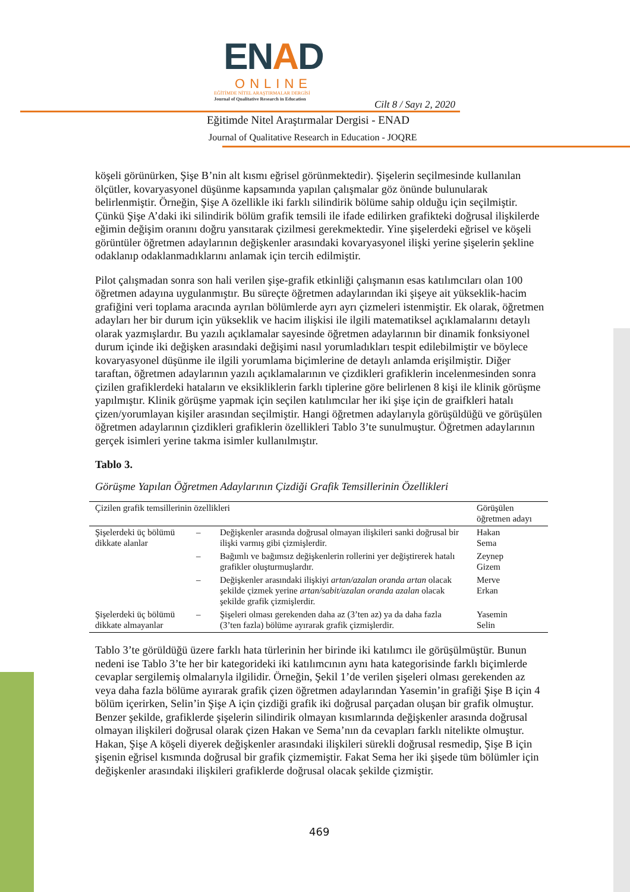ENAD
ONLINE
EĞİTİMDE NİTEL ARAŞTIRMALAR DERGİSİ
Journal of Qualitative Research in Education
Cilt 8 / Sayı 2, 2020
Eğitimde Nitel Araştırmalar Dergisi - ENAD
Journal of Qualitative Research in Education - JOQRE
köşeli görünürken, Şişe B’nin alt kısmı eğrisel görünmektedir). Şişelerin seçilmesinde kullanılan ölçütler, kovaryasyonel düşünme kapsamında yapılan çalışmalar göz önünde bulunularak belirlenmiştir. Örneğin, Şişe A özellikle iki farklı silindirik bölüme sahip olduğu için seçilmiştir. Çünkü Şişe A’daki iki silindirik bölüm grafik temsili ile ifade edilirken grafikteki doğrusal ilişkilerde eğimin değişim oranını doğru yansıtarak çizilmesi gerekmektedir. Yine şişelerdeki eğrisel ve köşeli görüntüler öğretmen adaylarının değişkenler arasındaki kovaryasyonel ilişki yerine şişelerin şekline odaklanıp odaklanmadıklarını anlamak için tercih edilmiştir.
Pilot çalışmadan sonra son hali verilen şişe-grafik etkinliği çalışmanın esas katılımcıları olan 100 öğretmen adayına uygulanmıştır. Bu süreçte öğretmen adaylarından iki şişeye ait yükseklik-hacim grafiğini veri toplama aracında ayrılan bölümlerde ayrı ayrı çizmeleri istenmiştir. Ek olarak, öğretmen adayları her bir durum için yükseklik ve hacim ilişkisi ile ilgili matematiksel açıklamalarını detaylı olarak yazmışlardır. Bu yazılı açıklamalar sayesinde öğretmen adaylarının bir dinamik fonksiyonel durum içinde iki değişken arasındaki değişimi nasıl yorumladıkları tespit edilebilmiştir ve böylece kovaryasyonel düşünme ile ilgili yorumlama biçimlerine de detaylı anlamda erişilmiştir. Diğer taraftan, öğretmen adaylarının yazılı açıklamalarının ve çizdikleri grafiklerin incelenmesinden sonra çizilen grafiklerdeki hataların ve eksikliklerin farklı tiplerine göre belirlenen 8 kişi ile klinik görüşme yapılmıştır. Klinik görüşme yapmak için seçilen katılımcılar her iki şişe için de graifkleri hatalı çizen/yorumlayan kişiler arasından seçilmiştir. Hangi öğretmen adaylarıyla görüşüldüğü ve görüşülen öğretmen adaylarının çizdikleri grafiklerin özellikleri Tablo 3’te sunulmuştur. Öğretmen adaylarının gerçek isimleri yerine takma isimler kullanılmıştır.
Tablo 3.
Görüşme Yapılan Öğretmen Adaylarının Çizdiği Grafik Temsillerinin Özellikleri
| Çizilen grafik temsillerinin özellikleri | | | Görüşülen öğretmen adayı |
| --- | --- | --- | --- |
| Şişelerdeki üç bölümü dikkate alanlar | – | Değişkenler arasında doğrusal olmayan ilişkileri sanki doğrusal bir ilişki varmış gibi çizmişlerdir. | Hakan Sema |
| | – | Bağımlı ve bağımsız değişkenlerin rollerini yer değiştirerek hatalı grafikler oluşturmuşlardır. | Zeynep Gizem |
| | – | Değişkenler arasındaki ilişkiyi artan/azalan oranda artan olacak şekilde çizmek yerine artan/sabit/azalan oranda azalan olacak şekilde grafik çizmişlerdir. | Merve Erkan |
| Şişelerdeki üç bölümü dikkate almayanlar | – | Şişeleri olması gerekenden daha az (3’ten az) ya da daha fazla (3’ten fazla) bölüme ayırarak grafik çizmişlerdir. | Yasemin Selin |
Tablo 3’te görüldüğü üzere farklı hata türlerinin her birinde iki katılımcı ile görüşülmüştür. Bunun nedeni ise Tablo 3’te her bir kategorideki iki katılımcının aynı hata kategorisinde farklı biçimlerde cevaplar sergilemiş olmalarıyla ilgilidir. Örneğin, Şekil 1’de verilen şişeleri olması gerekenden az veya daha fazla bölüme ayırarak grafik çizen öğretmen adaylarından Yasemin’in grafiği Şişe B için 4 bölüm içerirken, Selin’in Şişe A için çizdiği grafik iki doğrusal parçadan oluşan bir grafik olmuştur. Benzer şekilde, grafiklerde şişelerin silindirik olmayan kısımlarında değişkenler arasında doğrusal olmayan ilişkileri doğrusal olarak çizen Hakan ve Sema’nın da cevapları farklı nitelikte olmuştur. Hakan, Şişe A köşeli diyerek değişkenler arasındaki ilişkileri sürekli doğrusal resmedip, Şişe B için şişenin eğrisel kısmında doğrusal bir grafik çizmemiştir. Fakat Sema her iki şişede tüm bölümler için değişkenler arasındaki ilişkileri grafiklerde doğrusal olacak şekilde çizmiştir.
469